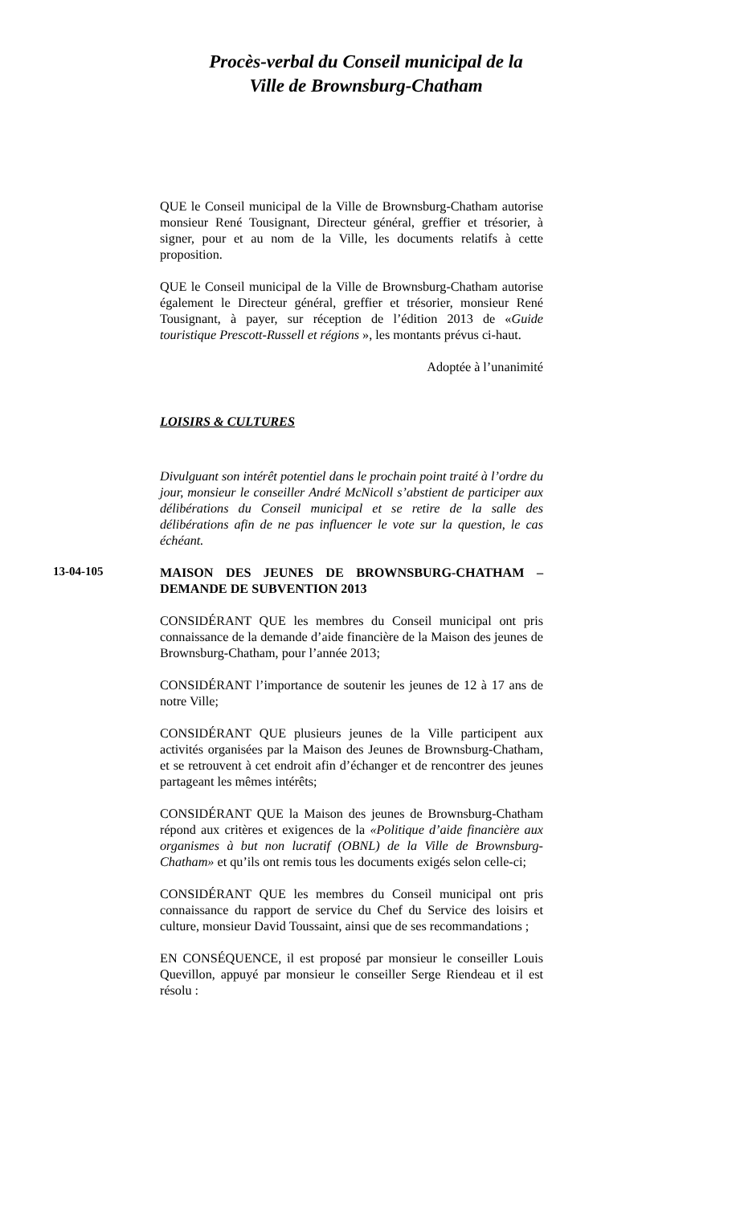Procès-verbal du Conseil municipal de la
Ville de Brownsburg-Chatham
QUE le Conseil municipal de la Ville de Brownsburg-Chatham autorise monsieur René Tousignant, Directeur général, greffier et trésorier, à signer, pour et au nom de la Ville, les documents relatifs à cette proposition.
QUE le Conseil municipal de la Ville de Brownsburg-Chatham autorise également le Directeur général, greffier et trésorier, monsieur René Tousignant, à payer, sur réception de l’édition 2013 de «Guide touristique Prescott-Russell et régions », les montants prévus ci-haut.
Adoptée à l’unanimité
LOISIRS & CULTURES
Divulguant son intérêt potentiel dans le prochain point traité à l’ordre du jour, monsieur le conseiller André McNicoll s’abstient de participer aux délibérations du Conseil municipal et se retire de la salle des délibérations afin de ne pas influencer le vote sur la question, le cas échéant.
13-04-105
MAISON DES JEUNES DE BROWNSBURG-CHATHAM – DEMANDE DE SUBVENTION 2013
CONSIDÉRANT QUE les membres du Conseil municipal ont pris connaissance de la demande d’aide financière de la Maison des jeunes de Brownsburg-Chatham, pour l’année 2013;
CONSIDÉRANT l’importance de soutenir les jeunes de 12 à 17 ans de notre Ville;
CONSIDÉRANT QUE plusieurs jeunes de la Ville participent aux activités organisées par la Maison des Jeunes de Brownsburg-Chatham, et se retrouvent à cet endroit afin d’échanger et de rencontrer des jeunes partageant les mêmes intérêts;
CONSIDÉRANT QUE la Maison des jeunes de Brownsburg-Chatham répond aux critères et exigences de la «Politique d’aide financière aux organismes à but non lucratif (OBNL) de la Ville de Brownsburg-Chatham» et qu’ils ont remis tous les documents exigés selon celle-ci;
CONSIDÉRANT QUE les membres du Conseil municipal ont pris connaissance du rapport de service du Chef du Service des loisirs et culture, monsieur David Toussaint, ainsi que de ses recommandations ;
EN CONSÉQUENCE, il est proposé par monsieur le conseiller Louis Quevillon, appuyé par monsieur le conseiller Serge Riendeau et il est résolu :